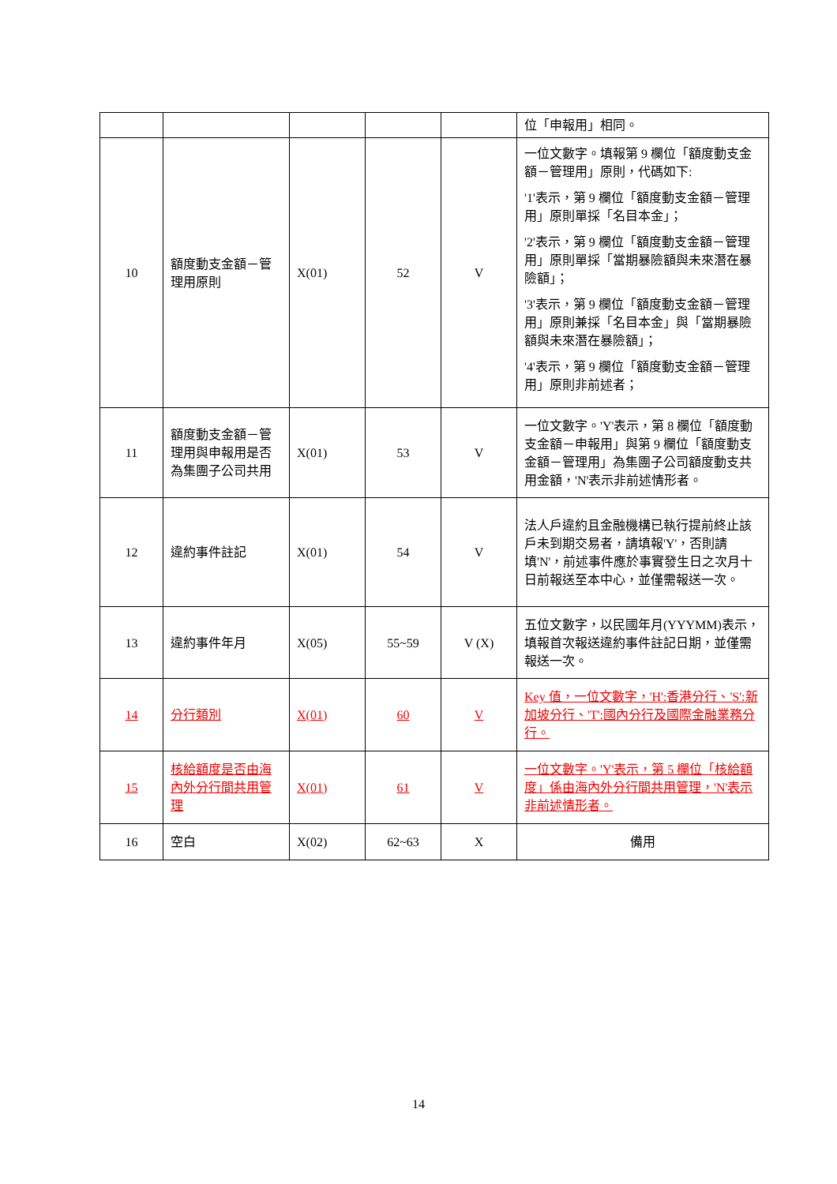| | | | | | 位「申報用」相同。 |
| 10 | 額度動支金額－管理用原則 | X(01) | 52 | V | 一位文數字。填報第 9 欄位「額度動支金額－管理用」原則，代碼如下: '1'表示，第 9 欄位「額度動支金額－管理用」原則單採「名目本金」； '2'表示，第 9 欄位「額度動支金額－管理用」原則單採「當期暴險額與未來潛在暴險額」； '3'表示，第 9 欄位「額度動支金額－管理用」原則兼採「名目本金」與「當期暴險額與未來潛在暴險額」； '4'表示，第 9 欄位「額度動支金額－管理用」原則非前述者； |
| 11 | 額度動支金額－管理用與申報用是否為集團子公司共用 | X(01) | 53 | V | 一位文數字。'Y'表示，第 8 欄位「額度動支金額－申報用」與第 9 欄位「額度動支金額－管理用」為集團子公司額度動支共用金額，'N'表示非前述情形者。 |
| 12 | 違約事件註記 | X(01) | 54 | V | 法人戶違約且金融機構已執行提前終止該戶未到期交易者，請填報'Y'，否則請填'N'，前述事件應於事實發生日之次月十日前報送至本中心，並僅需報送一次。 |
| 13 | 違約事件年月 | X(05) | 55~59 | V (X) | 五位文數字，以民國年月(YYYMM)表示，填報首次報送違約事件註記日期，並僅需報送一次。 |
| 14 | 分行類別 | X(01) | 60 | V | Key 值，一位文數字，'H':香港分行、'S':新加坡分行、'T':國內分行及國際金融業務分行。 |
| 15 | 核給額度是否由海內外分行間共用管理 | X(01) | 61 | V | 一位文數字。'Y'表示，第 5 欄位「核給額度」係由海內外分行間共用管理，'N'表示非前述情形者。 |
| 16 | 空白 | X(02) | 62~63 | X | 備用 |
14